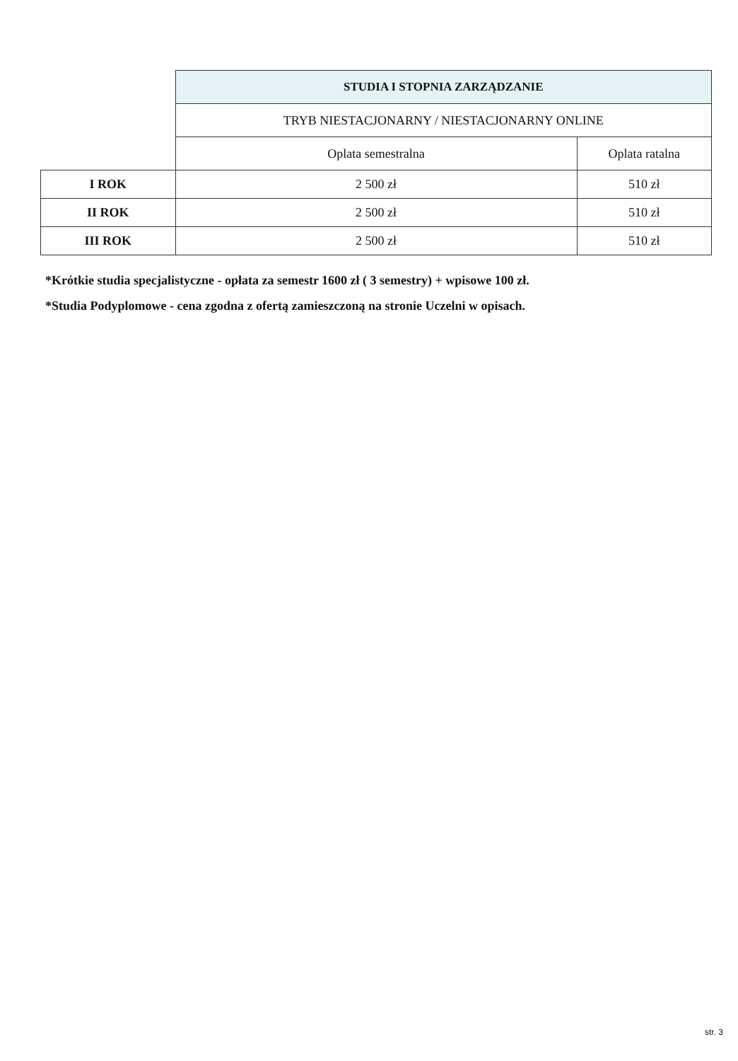| | STUDIA I STOPNIA ZARZĄDZANIE | |
| | TRYB NIESTACJONARNY / NIESTACJONARNY ONLINE | |
| | Oplata semestralna | Oplata ratalna |
| I ROK | 2 500 zł | 510 zł |
| II ROK | 2 500 zł | 510 zł |
| III ROK | 2 500 zł | 510 zł |
*Krótkie studia specjalistyczne - opłata za semestr 1600 zł ( 3 semestry) + wpisowe 100 zł.
*Studia Podyplomowe - cena zgodna z ofertą zamieszczoną na stronie Uczelni w opisach.
str. 3